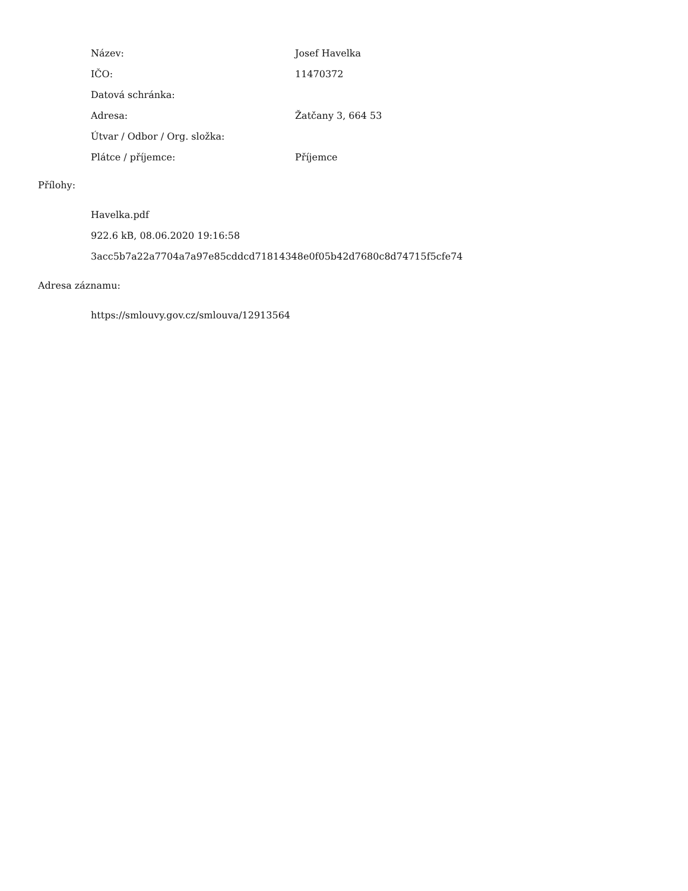| Název: | Josef Havelka |
| IČO: | 11470372 |
| Datová schránka: | |
| Adresa: | Žatčany 3, 664 53 |
| Útvar / Odbor / Org. složka: | |
| Plátce / příjemce: | Příjemce |
Přílohy:
Havelka.pdf
922.6 kB, 08.06.2020 19:16:58
3acc5b7a22a7704a7a97e85cddcd71814348e0f05b42d7680c8d74715f5cfe74
Adresa záznamu:
https://smlouvy.gov.cz/smlouva/12913564